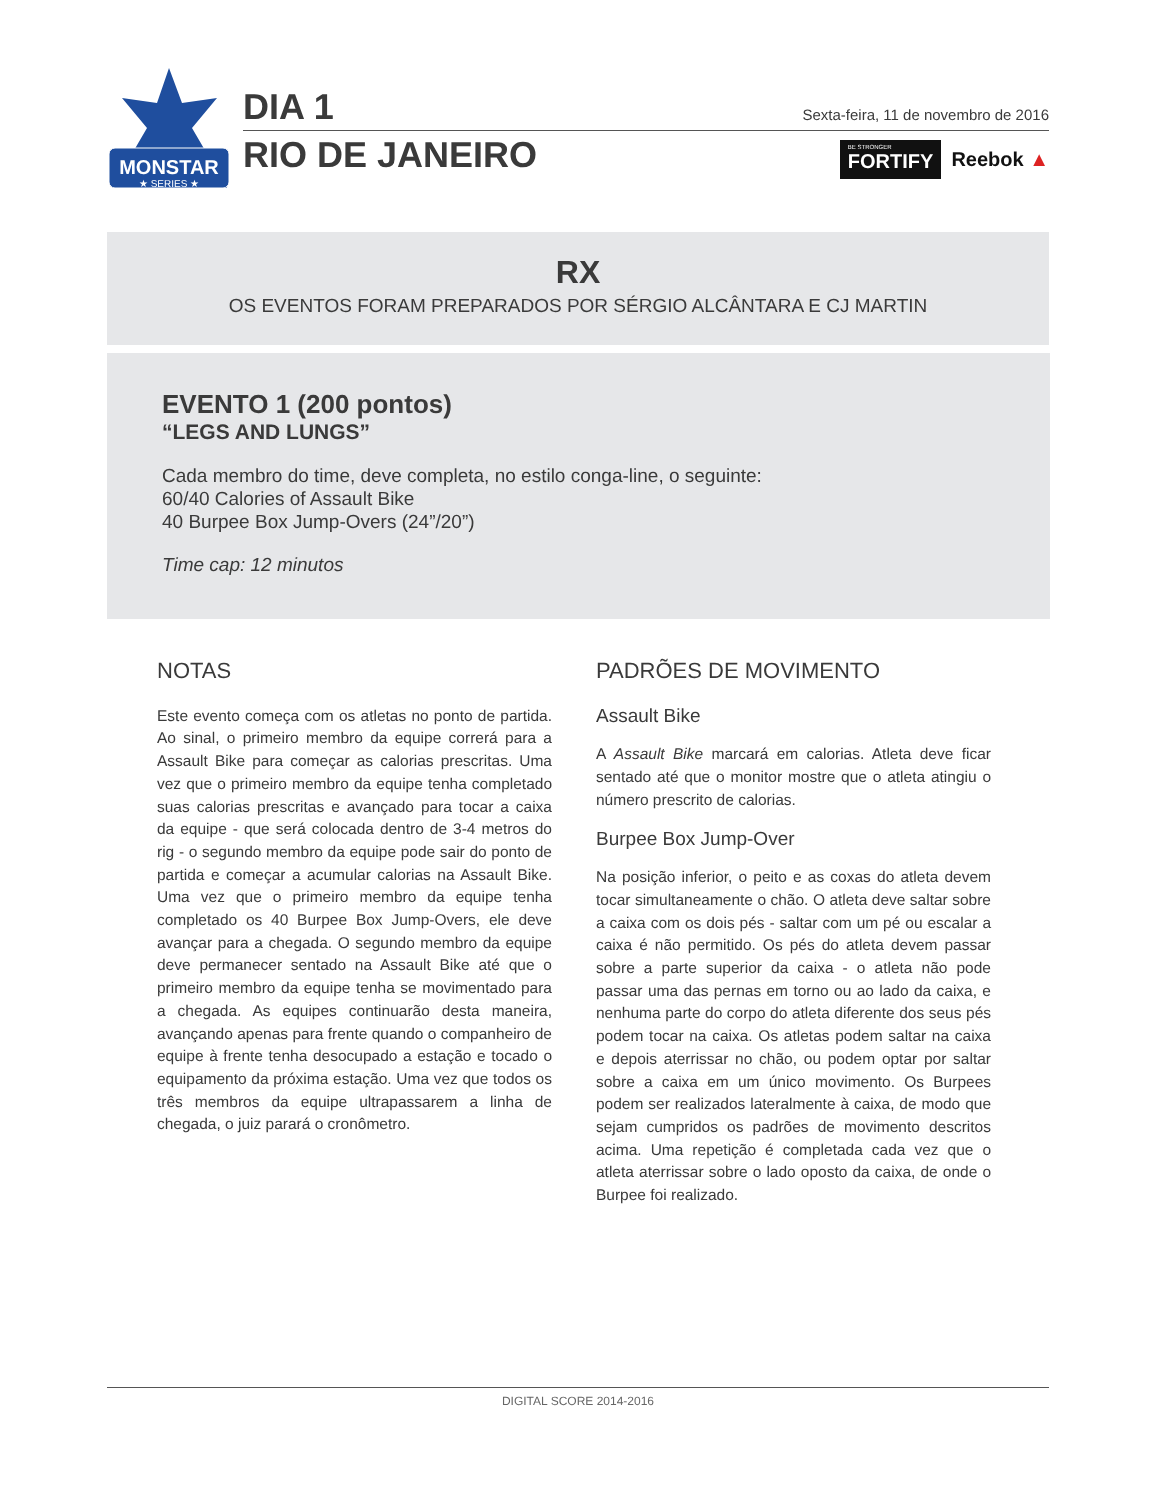MONSTAR
★ SERIES ★
DIA 1
RIO DE JANEIRO
Sexta-feira, 11 de novembro de 2016
BE STRONGER
FORTIFY
Reebok ▲
RX
OS EVENTOS FORAM PREPARADOS POR SÉRGIO ALCÂNTARA E CJ MARTIN
EVENTO 1 (200 pontos)
“LEGS AND LUNGS”
Cada membro do time, deve completa, no estilo conga-line, o seguinte:
60/40 Calories of Assault Bike
40 Burpee Box Jump-Overs (24”/20”)
Time cap: 12 minutos
NOTAS
Este evento começa com os atletas no ponto de partida. Ao sinal, o primeiro membro da equipe correrá para a Assault Bike para começar as calorias prescritas. Uma vez que o primeiro membro da equipe tenha completado suas calorias prescritas e avançado para tocar a caixa da equipe - que será colocada dentro de 3-4 metros do rig - o segundo membro da equipe pode sair do ponto de partida e começar a acumular calorias na Assault Bike. Uma vez que o primeiro membro da equipe tenha completado os 40 Burpee Box Jump-Overs, ele deve avançar para a chegada. O segundo membro da equipe deve permanecer sentado na Assault Bike até que o primeiro membro da equipe tenha se movimentado para a chegada. As equipes continuarão desta maneira, avançando apenas para frente quando o companheiro de equipe à frente tenha desocupado a estação e tocado o equipamento da próxima estação. Uma vez que todos os três membros da equipe ultrapassarem a linha de chegada, o juiz parará o cronômetro.
PADRÕES DE MOVIMENTO
Assault Bike
A Assault Bike marcará em calorias. Atleta deve ficar sentado até que o monitor mostre que o atleta atingiu o número prescrito de calorias.
Burpee Box Jump-Over
Na posição inferior, o peito e as coxas do atleta devem tocar simultaneamente o chão. O atleta deve saltar sobre a caixa com os dois pés - saltar com um pé ou escalar a caixa é não permitido. Os pés do atleta devem passar sobre a parte superior da caixa - o atleta não pode passar uma das pernas em torno ou ao lado da caixa, e nenhuma parte do corpo do atleta diferente dos seus pés podem tocar na caixa. Os atletas podem saltar na caixa e depois aterrissar no chão, ou podem optar por saltar sobre a caixa em um único movimento. Os Burpees podem ser realizados lateralmente à caixa, de modo que sejam cumpridos os padrões de movimento descritos acima. Uma repetição é completada cada vez que o atleta aterrissar sobre o lado oposto da caixa, de onde o Burpee foi realizado.
DIGITAL SCORE 2014-2016